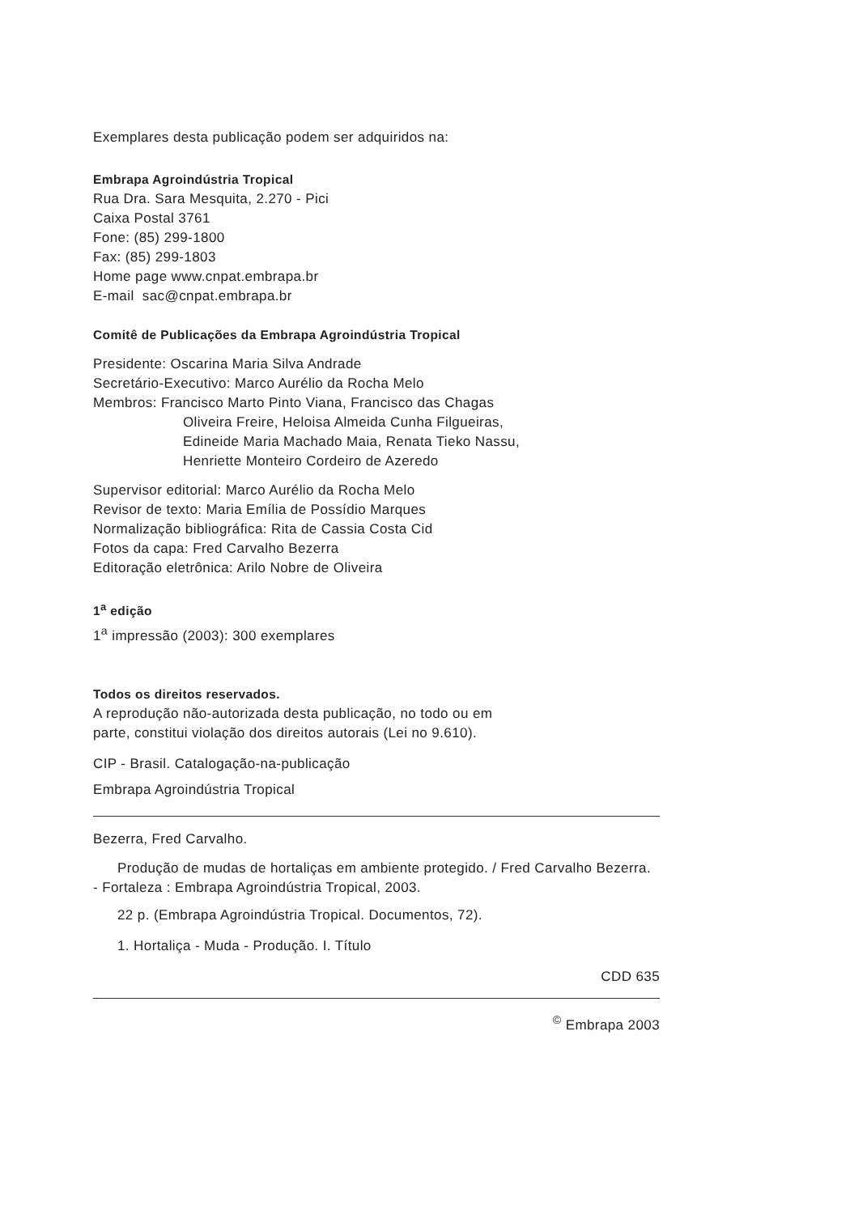Exemplares desta publicação podem ser adquiridos na:
Embrapa Agroindústria Tropical
Rua Dra. Sara Mesquita, 2.270 - Pici
Caixa Postal 3761
Fone: (85) 299-1800
Fax: (85) 299-1803
Home page www.cnpat.embrapa.br
E-mail sac@cnpat.embrapa.br
Comitê de Publicações da Embrapa Agroindústria Tropical
Presidente: Oscarina Maria Silva Andrade
Secretário-Executivo: Marco Aurélio da Rocha Melo
Membros: Francisco Marto Pinto Viana, Francisco das Chagas
Oliveira Freire, Heloisa Almeida Cunha Filgueiras,
Edineide Maria Machado Maia, Renata Tieko Nassu,
Henriette Monteiro Cordeiro de Azeredo
Supervisor editorial: Marco Aurélio da Rocha Melo
Revisor de texto: Maria Emília de Possídio Marques
Normalização bibliográfica: Rita de Cassia Costa Cid
Fotos da capa: Fred Carvalho Bezerra
Editoração eletrônica: Arilo Nobre de Oliveira
1<sup>a</sup> edição
1<sup>a</sup> impressão (2003): 300 exemplares
Todos os direitos reservados.
A reprodução não-autorizada desta publicação, no todo ou em
parte, constitui violação dos direitos autorais (Lei no 9.610).
CIP - Brasil. Catalogação-na-publicação
Embrapa Agroindústria Tropical
Bezerra, Fred Carvalho.
Produção de mudas de hortaliças em ambiente protegido. / Fred Carvalho Bezerra. - Fortaleza : Embrapa Agroindústria Tropical, 2003.
22 p. (Embrapa Agroindústria Tropical. Documentos, 72).
1. Hortaliça - Muda - Produção. I. Título
CDD 635
<sup>©</sup> Embrapa 2003